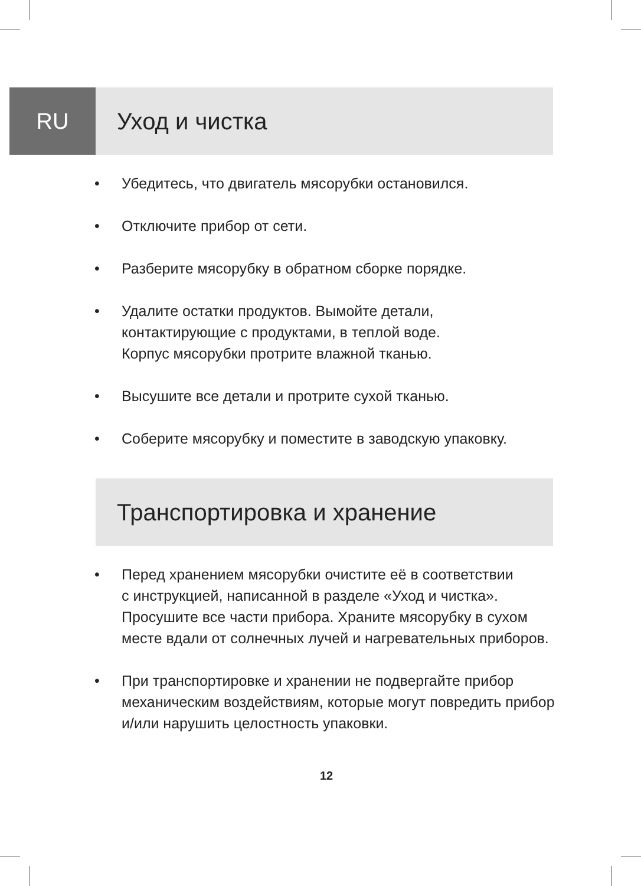RU Уход и чистка
• Убедитесь, что двигатель мясорубки остановился.
• Отключите прибор от сети.
• Разберите мясорубку в обратном сборке порядке.
• Удалите остатки продуктов. Вымойте детали,
контактирующие с продуктами, в теплой воде.
Корпус мясорубки протрите влажной тканью.
• Высушите все детали и протрите сухой тканью.
• Соберите мясорубку и поместите в заводскую упаковку.
Транспортировка и хранение
• Перед хранением мясорубки очистите её в соответствии
с инструкцией, написанной в разделе «Уход и чистка».
Просушите все части прибора. Храните мясорубку в сухом
месте вдали от солнечных лучей и нагревательных приборов.
• При транспортировке и хранении не подвергайте прибор
механическим воздействиям, которые могут повредить прибор
и/или нарушить целостность упаковки.
12